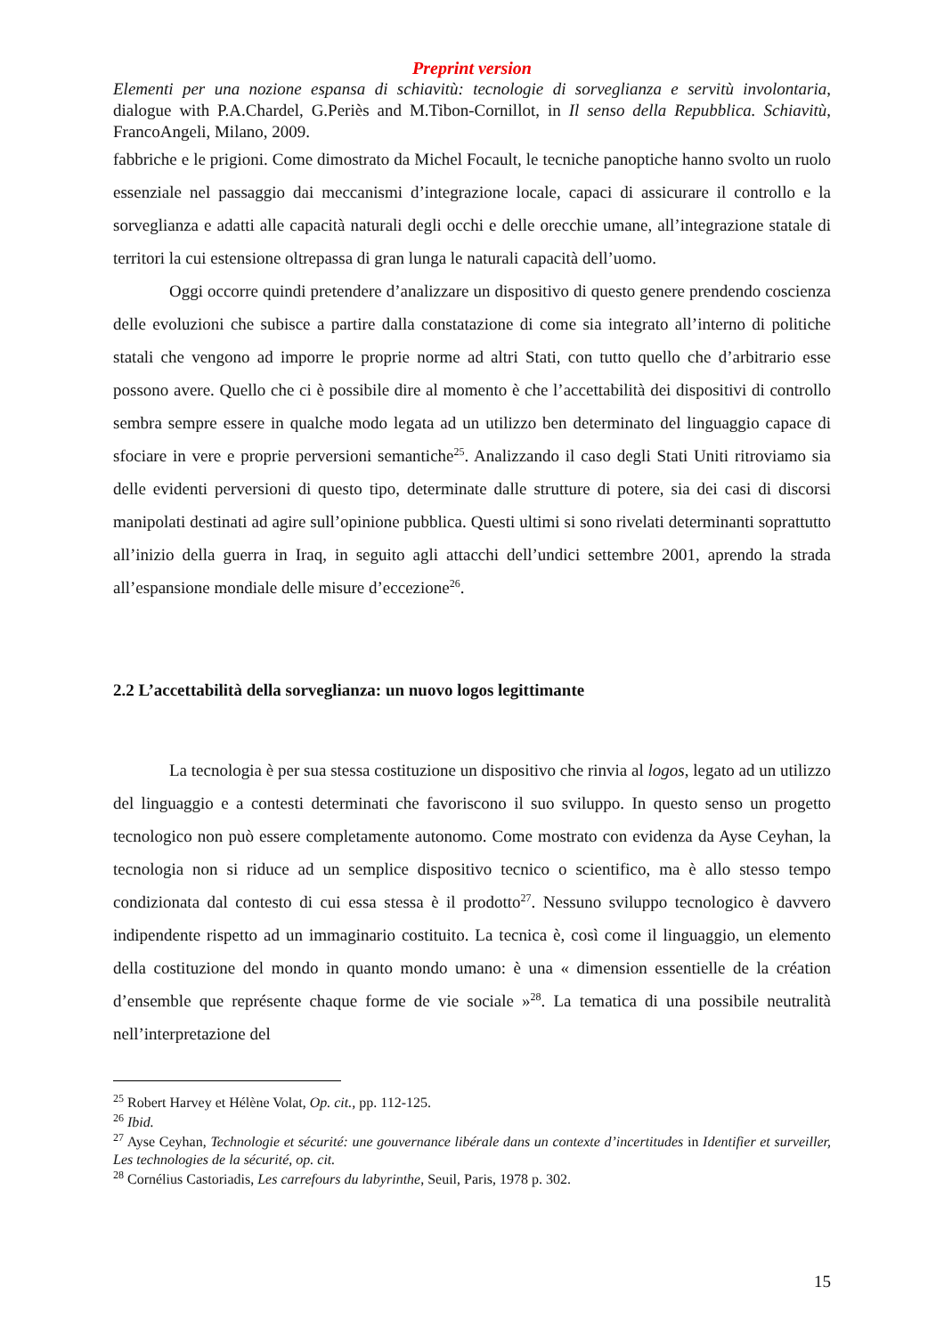Preprint version
Elementi per una nozione espansa di schiavitù: tecnologie di sorveglianza e servitù involontaria, dialogue with P.A.Chardel, G.Periès and M.Tibon-Cornillot, in Il senso della Repubblica. Schiavitù, FrancoAngeli, Milano, 2009.
fabbriche e le prigioni. Come dimostrato da Michel Focault, le tecniche panoptiche hanno svolto un ruolo essenziale nel passaggio dai meccanismi d’integrazione locale, capaci di assicurare il controllo e la sorveglianza e adatti alle capacità naturali degli occhi e delle orecchie umane, all’integrazione statale di territori la cui estensione oltrepassa di gran lunga le naturali capacità dell’uomo.
Oggi occorre quindi pretendere d’analizzare un dispositivo di questo genere prendendo coscienza delle evoluzioni che subisce a partire dalla constatazione di come sia integrato all’interno di politiche statali che vengono ad imporre le proprie norme ad altri Stati, con tutto quello che d’arbitrario esse possono avere. Quello che ci è possibile dire al momento è che l’accettabilità dei dispositivi di controllo sembra sempre essere in qualche modo legata ad un utilizzo ben determinato del linguaggio capace di sfociare in vere e proprie perversioni semantiche<sup>25</sup>. Analizzando il caso degli Stati Uniti ritroviamo sia delle evidenti perversioni di questo tipo, determinate dalle strutture di potere, sia dei casi di discorsi manipolati destinati ad agire sull’opinione pubblica. Questi ultimi si sono rivelati determinanti soprattutto all’inizio della guerra in Iraq, in seguito agli attacchi dell’undici settembre 2001, aprendo la strada all’espansione mondiale delle misure d’eccezione<sup>26</sup>.
2.2 L’accettabilità della sorveglianza: un nuovo logos legittimante
La tecnologia è per sua stessa costituzione un dispositivo che rinvia al logos, legato ad un utilizzo del linguaggio e a contesti determinati che favoriscono il suo sviluppo. In questo senso un progetto tecnologico non può essere completamente autonomo. Come mostrato con evidenza da Ayse Ceyhan, la tecnologia non si riduce ad un semplice dispositivo tecnico o scientifico, ma è allo stesso tempo condizionata dal contesto di cui essa stessa è il prodotto<sup>27</sup>. Nessuno sviluppo tecnologico è davvero indipendente rispetto ad un immaginario costituito. La tecnica è, così come il linguaggio, un elemento della costituzione del mondo in quanto mondo umano: è una « dimension essentielle de la création d’ensemble que représente chaque forme de vie sociale »<sup>28</sup>. La tematica di una possibile neutralità nell’interpretazione del
<sup>25</sup> Robert Harvey et Hélène Volat, Op. cit., pp. 112-125.
<sup>26</sup> Ibid.
<sup>27</sup> Ayse Ceyhan, Technologie et sécurité: une gouvernance libérale dans un contexte d’incertitudes in Identifier et surveiller, Les technologies de la sécurité, op. cit.
<sup>28</sup> Cornélius Castoriadis, Les carrefours du labyrinthe, Seuil, Paris, 1978 p. 302.
15